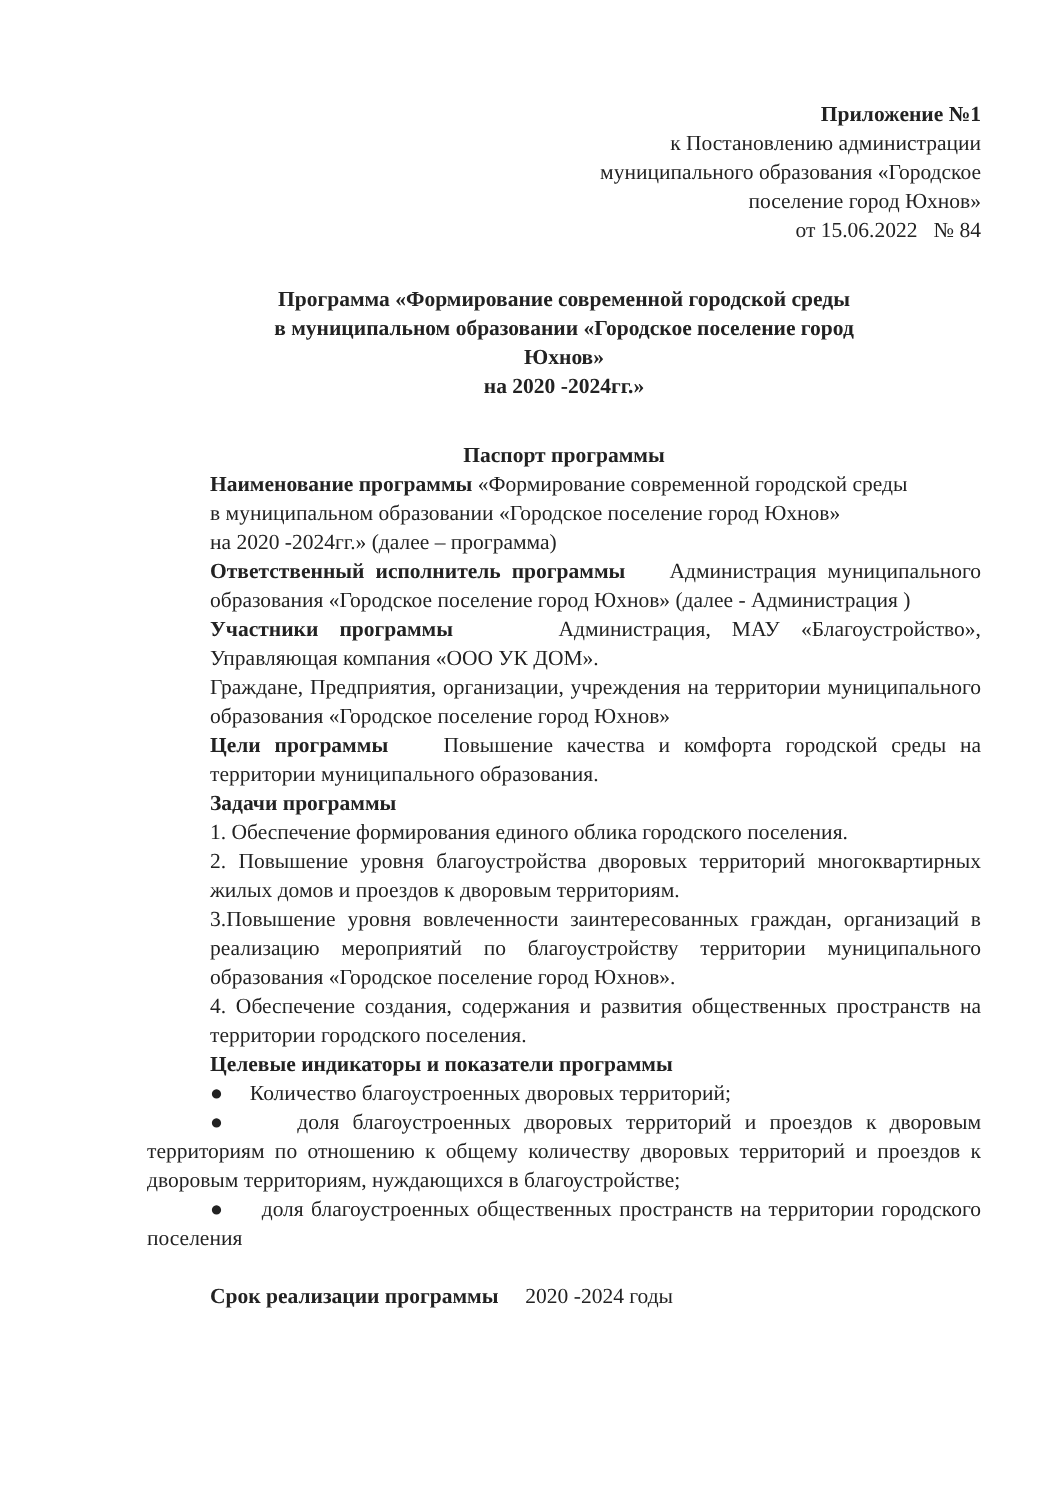Приложение №1
к Постановлению администрации
муниципального образования «Городское
поселение город Юхнов»
от 15.06.2022 № 84
Программа «Формирование современной городской среды
в муниципальном образовании «Городское поселение город
Юхнов»
на 2020 -2024гг.»
Паспорт программы
Наименование программы «Формирование современной городской среды
в муниципальном образовании «Городское поселение город Юхнов»
на 2020 -2024гг.» (далее – программа)
Ответственный исполнитель программы Администрация муниципального образования «Городское поселение город Юхнов» (далее - Администрация )
Участники программы Администрация, МАУ «Благоустройство», Управляющая компания «ООО УК ДОМ».
Граждане, Предприятия, организации, учреждения на территории муниципального образования «Городское поселение город Юхнов»
Цели программы Повышение качества и комфорта городской среды на территории муниципального образования.
Задачи программы
1. Обеспечение формирования единого облика городского поселения.
2. Повышение уровня благоустройства дворовых территорий многоквартирных жилых домов и проездов к дворовым территориям.
3.Повышение уровня вовлеченности заинтересованных граждан, организаций в реализацию мероприятий по благоустройству территории муниципального образования «Городское поселение город Юхнов».
4. Обеспечение создания, содержания и развития общественных пространств на территории городского поселения.
Целевые индикаторы и показатели программы
● Количество благоустроенных дворовых территорий;
● доля благоустроенных дворовых территорий и проездов к дворовым территориям по отношению к общему количеству дворовых территорий и проездов к дворовым территориям, нуждающихся в благоустройстве;
● доля благоустроенных общественных пространств на территории городского поселения
Срок реализации программы 2020 -2024 годы